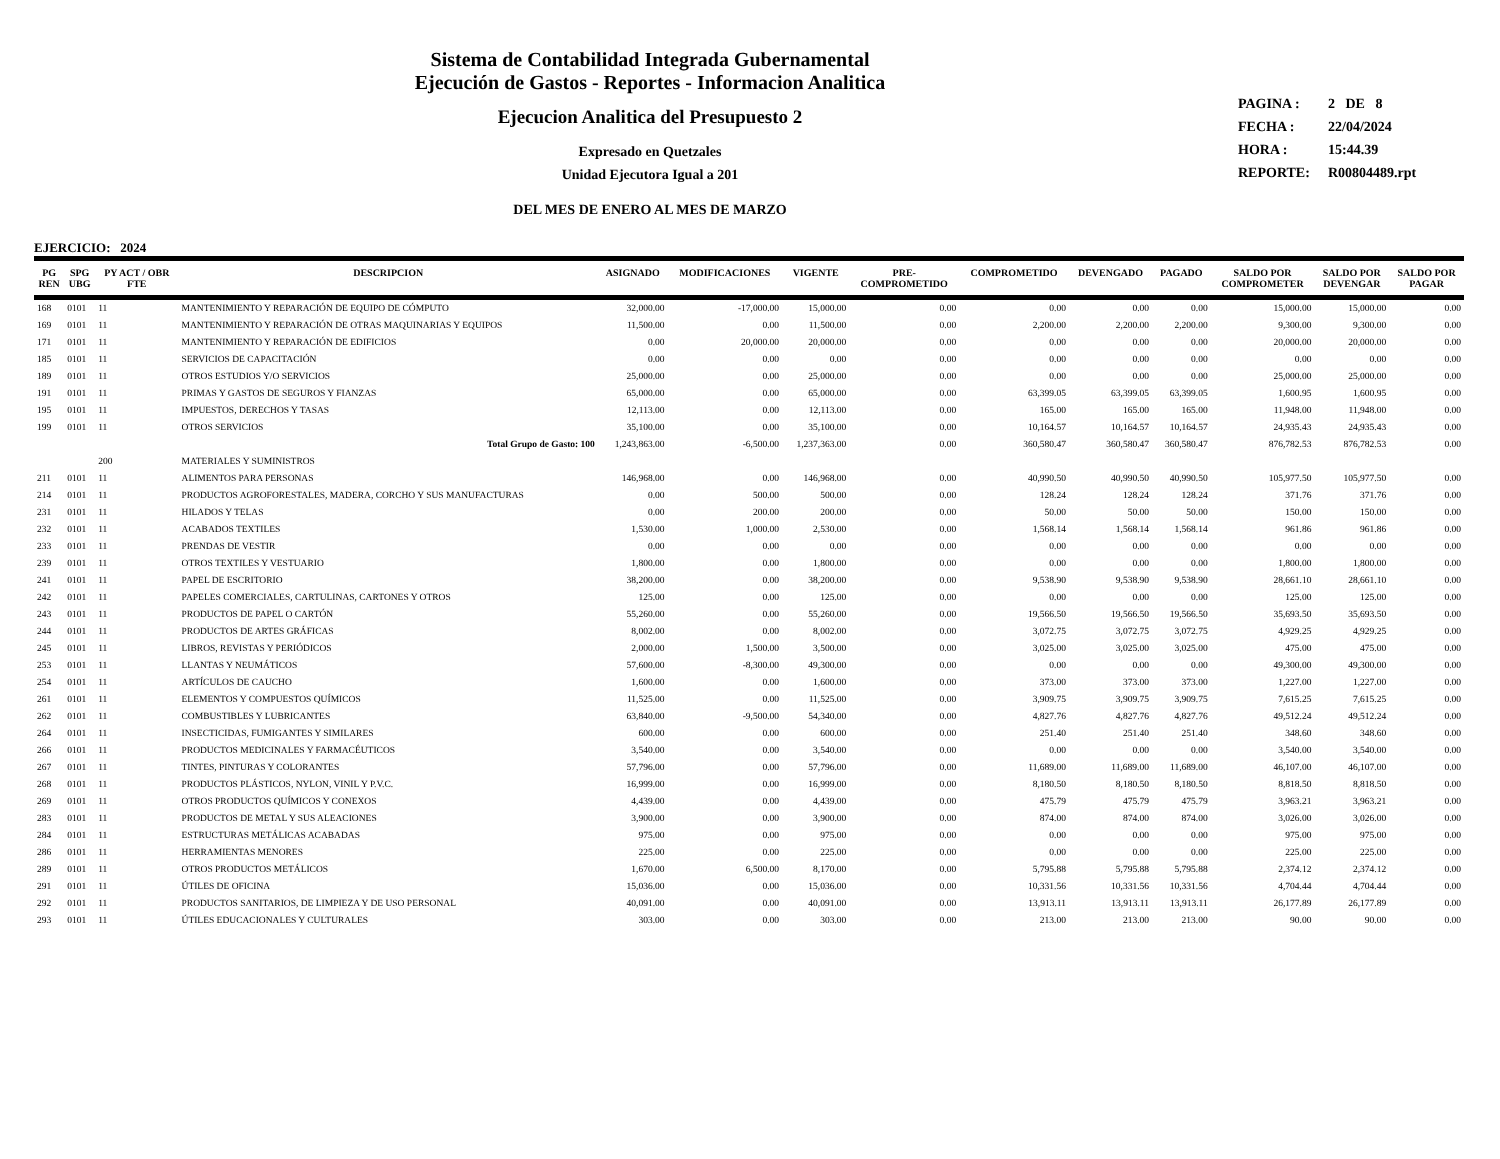Sistema de Contabilidad Integrada Gubernamental
Ejecución de Gastos - Reportes - Informacion Analitica
Ejecucion Analitica del Presupuesto 2
Expresado en Quetzales
Unidad Ejecutora Igual a 201
DEL MES DE ENERO AL MES DE MARZO
PAGINA : 2 DE 8
FECHA : 22/04/2024
HORA : 15:44.39
REPORTE: R00804489.rpt
EJERCICIO: 2024
| PG REN | SPG UBG | PY ACT / OBR FTE | DESCRIPCION | ASIGNADO | MODIFICACIONES | VIGENTE | PRE- COMPROMETIDO | COMPROMETIDO | DEVENGADO | PAGADO | SALDO POR COMPROMETER | SALDO POR DEVENGAR | SALDO POR PAGAR |
| --- | --- | --- | --- | --- | --- | --- | --- | --- | --- | --- | --- | --- | --- |
| 168 | 0101 | 11 | MANTENIMIENTO Y REPARACIÓN DE EQUIPO DE CÓMPUTO | 32,000.00 | -17,000.00 | 15,000.00 | 0.00 | 0.00 | 0.00 | 0.00 | 15,000.00 | 15,000.00 | 0.00 |
| 169 | 0101 | 11 | MANTENIMIENTO Y REPARACIÓN DE OTRAS MAQUINARIAS Y EQUIPOS | 11,500.00 | 0.00 | 11,500.00 | 0.00 | 2,200.00 | 2,200.00 | 2,200.00 | 9,300.00 | 9,300.00 | 0.00 |
| 171 | 0101 | 11 | MANTENIMIENTO Y REPARACIÓN DE EDIFICIOS | 0.00 | 20,000.00 | 20,000.00 | 0.00 | 0.00 | 0.00 | 0.00 | 20,000.00 | 20,000.00 | 0.00 |
| 185 | 0101 | 11 | SERVICIOS DE CAPACITACIÓN | 0.00 | 0.00 | 0.00 | 0.00 | 0.00 | 0.00 | 0.00 | 0.00 | 0.00 | 0.00 |
| 189 | 0101 | 11 | OTROS ESTUDIOS Y/O SERVICIOS | 25,000.00 | 0.00 | 25,000.00 | 0.00 | 0.00 | 0.00 | 0.00 | 25,000.00 | 25,000.00 | 0.00 |
| 191 | 0101 | 11 | PRIMAS Y GASTOS DE SEGUROS Y FIANZAS | 65,000.00 | 0.00 | 65,000.00 | 0.00 | 63,399.05 | 63,399.05 | 63,399.05 | 1,600.95 | 1,600.95 | 0.00 |
| 195 | 0101 | 11 | IMPUESTOS, DERECHOS Y TASAS | 12,113.00 | 0.00 | 12,113.00 | 0.00 | 165.00 | 165.00 | 165.00 | 11,948.00 | 11,948.00 | 0.00 |
| 199 | 0101 | 11 | OTROS SERVICIOS | 35,100.00 | 0.00 | 35,100.00 | 0.00 | 10,164.57 | 10,164.57 | 10,164.57 | 24,935.43 | 24,935.43 | 0.00 |
| | | | Total Grupo de Gasto: 100 | 1,243,863.00 | -6,500.00 | 1,237,363.00 | 0.00 | 360,580.47 | 360,580.47 | 360,580.47 | 876,782.53 | 876,782.53 | 0.00 |
| | | 200 | MATERIALES Y SUMINISTROS | | | | | | | | | | |
| 211 | 0101 | 11 | ALIMENTOS PARA PERSONAS | 146,968.00 | 0.00 | 146,968.00 | 0.00 | 40,990.50 | 40,990.50 | 40,990.50 | 105,977.50 | 105,977.50 | 0.00 |
| 214 | 0101 | 11 | PRODUCTOS AGROFORESTALES, MADERA, CORCHO Y SUS MANUFACTURAS | 0.00 | 500.00 | 500.00 | 0.00 | 128.24 | 128.24 | 128.24 | 371.76 | 371.76 | 0.00 |
| 231 | 0101 | 11 | HILADOS Y TELAS | 0.00 | 200.00 | 200.00 | 0.00 | 50.00 | 50.00 | 50.00 | 150.00 | 150.00 | 0.00 |
| 232 | 0101 | 11 | ACABADOS TEXTILES | 1,530.00 | 1,000.00 | 2,530.00 | 0.00 | 1,568.14 | 1,568.14 | 1,568.14 | 961.86 | 961.86 | 0.00 |
| 233 | 0101 | 11 | PRENDAS DE VESTIR | 0.00 | 0.00 | 0.00 | 0.00 | 0.00 | 0.00 | 0.00 | 0.00 | 0.00 | 0.00 |
| 239 | 0101 | 11 | OTROS TEXTILES Y VESTUARIO | 1,800.00 | 0.00 | 1,800.00 | 0.00 | 0.00 | 0.00 | 0.00 | 1,800.00 | 1,800.00 | 0.00 |
| 241 | 0101 | 11 | PAPEL DE ESCRITORIO | 38,200.00 | 0.00 | 38,200.00 | 0.00 | 9,538.90 | 9,538.90 | 9,538.90 | 28,661.10 | 28,661.10 | 0.00 |
| 242 | 0101 | 11 | PAPELES COMERCIALES, CARTULINAS, CARTONES Y OTROS | 125.00 | 0.00 | 125.00 | 0.00 | 0.00 | 0.00 | 0.00 | 125.00 | 125.00 | 0.00 |
| 243 | 0101 | 11 | PRODUCTOS DE PAPEL O CARTÓN | 55,260.00 | 0.00 | 55,260.00 | 0.00 | 19,566.50 | 19,566.50 | 19,566.50 | 35,693.50 | 35,693.50 | 0.00 |
| 244 | 0101 | 11 | PRODUCTOS DE ARTES GRÁFICAS | 8,002.00 | 0.00 | 8,002.00 | 0.00 | 3,072.75 | 3,072.75 | 3,072.75 | 4,929.25 | 4,929.25 | 0.00 |
| 245 | 0101 | 11 | LIBROS, REVISTAS Y PERIÓDICOS | 2,000.00 | 1,500.00 | 3,500.00 | 0.00 | 3,025.00 | 3,025.00 | 3,025.00 | 475.00 | 475.00 | 0.00 |
| 253 | 0101 | 11 | LLANTAS Y NEUMÁTICOS | 57,600.00 | -8,300.00 | 49,300.00 | 0.00 | 0.00 | 0.00 | 0.00 | 49,300.00 | 49,300.00 | 0.00 |
| 254 | 0101 | 11 | ARTÍCULOS DE CAUCHO | 1,600.00 | 0.00 | 1,600.00 | 0.00 | 373.00 | 373.00 | 373.00 | 1,227.00 | 1,227.00 | 0.00 |
| 261 | 0101 | 11 | ELEMENTOS Y COMPUESTOS QUÍMICOS | 11,525.00 | 0.00 | 11,525.00 | 0.00 | 3,909.75 | 3,909.75 | 3,909.75 | 7,615.25 | 7,615.25 | 0.00 |
| 262 | 0101 | 11 | COMBUSTIBLES Y LUBRICANTES | 63,840.00 | -9,500.00 | 54,340.00 | 0.00 | 4,827.76 | 4,827.76 | 4,827.76 | 49,512.24 | 49,512.24 | 0.00 |
| 264 | 0101 | 11 | INSECTICIDAS, FUMIGANTES Y SIMILARES | 600.00 | 0.00 | 600.00 | 0.00 | 251.40 | 251.40 | 251.40 | 348.60 | 348.60 | 0.00 |
| 266 | 0101 | 11 | PRODUCTOS MEDICINALES Y FARMACÉUTICOS | 3,540.00 | 0.00 | 3,540.00 | 0.00 | 0.00 | 0.00 | 0.00 | 3,540.00 | 3,540.00 | 0.00 |
| 267 | 0101 | 11 | TINTES, PINTURAS Y COLORANTES | 57,796.00 | 0.00 | 57,796.00 | 0.00 | 11,689.00 | 11,689.00 | 11,689.00 | 46,107.00 | 46,107.00 | 0.00 |
| 268 | 0101 | 11 | PRODUCTOS PLÁSTICOS, NYLON, VINIL Y P.V.C. | 16,999.00 | 0.00 | 16,999.00 | 0.00 | 8,180.50 | 8,180.50 | 8,180.50 | 8,818.50 | 8,818.50 | 0.00 |
| 269 | 0101 | 11 | OTROS PRODUCTOS QUÍMICOS Y CONEXOS | 4,439.00 | 0.00 | 4,439.00 | 0.00 | 475.79 | 475.79 | 475.79 | 3,963.21 | 3,963.21 | 0.00 |
| 283 | 0101 | 11 | PRODUCTOS DE METAL Y SUS ALEACIONES | 3,900.00 | 0.00 | 3,900.00 | 0.00 | 874.00 | 874.00 | 874.00 | 3,026.00 | 3,026.00 | 0.00 |
| 284 | 0101 | 11 | ESTRUCTURAS METÁLICAS ACABADAS | 975.00 | 0.00 | 975.00 | 0.00 | 0.00 | 0.00 | 0.00 | 975.00 | 975.00 | 0.00 |
| 286 | 0101 | 11 | HERRAMIENTAS MENORES | 225.00 | 0.00 | 225.00 | 0.00 | 0.00 | 0.00 | 0.00 | 225.00 | 225.00 | 0.00 |
| 289 | 0101 | 11 | OTROS PRODUCTOS METÁLICOS | 1,670.00 | 6,500.00 | 8,170.00 | 0.00 | 5,795.88 | 5,795.88 | 5,795.88 | 2,374.12 | 2,374.12 | 0.00 |
| 291 | 0101 | 11 | ÚTILES DE OFICINA | 15,036.00 | 0.00 | 15,036.00 | 0.00 | 10,331.56 | 10,331.56 | 10,331.56 | 4,704.44 | 4,704.44 | 0.00 |
| 292 | 0101 | 11 | PRODUCTOS SANITARIOS, DE LIMPIEZA Y DE USO PERSONAL | 40,091.00 | 0.00 | 40,091.00 | 0.00 | 13,913.11 | 13,913.11 | 13,913.11 | 26,177.89 | 26,177.89 | 0.00 |
| 293 | 0101 | 11 | ÚTILES EDUCACIONALES Y CULTURALES | 303.00 | 0.00 | 303.00 | 0.00 | 213.00 | 213.00 | 213.00 | 90.00 | 90.00 | 0.00 |